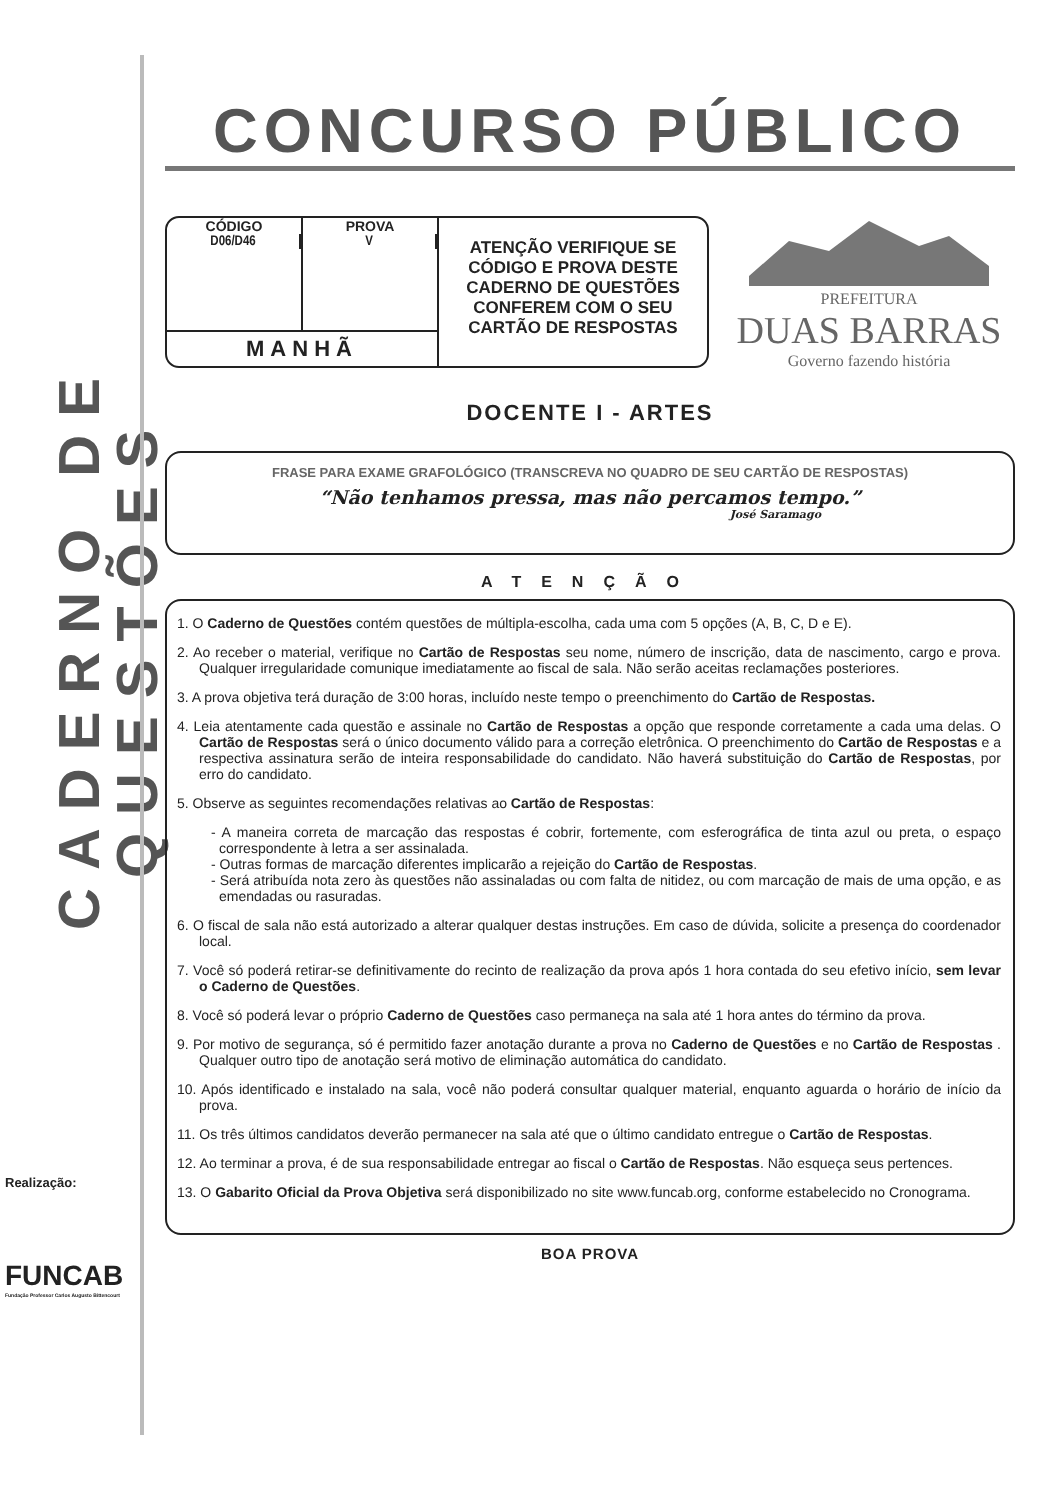CADERNO DE QUESTÕES
Realização:
FUNCAB
Fundação Professor Carlos Augusto Bittencourt
CONCURSO PÚBLICO
CÓDIGO
D06/D46
PROVA
V
MANHÃ
ATENÇÃO VERIFIQUE SE CÓDIGO E PROVA DESTE CADERNO DE QUESTÕES CONFEREM COM O SEU CARTÃO DE RESPOSTAS
PREFEITURA
DUAS BARRAS
Governo fazendo história
DOCENTE I - ARTES
FRASE PARA EXAME GRAFOLÓGICO (TRANSCREVA NO QUADRO DE SEU CARTÃO DE RESPOSTAS)
“Não tenhamos pressa, mas não percamos tempo.”
José Saramago
ATENÇÃO
1. O Caderno de Questões contém questões de múltipla-escolha, cada uma com 5 opções (A, B, C, D e E).
2. Ao receber o material, verifique no Cartão de Respostas seu nome, número de inscrição, data de nascimento, cargo e prova. Qualquer irregularidade comunique imediatamente ao fiscal de sala. Não serão aceitas reclamações posteriores.
3. A prova objetiva terá duração de 3:00 horas, incluído neste tempo o preenchimento do Cartão de Respostas.
4. Leia atentamente cada questão e assinale no Cartão de Respostas a opção que responde corretamente a cada uma delas. O Cartão de Respostas será o único documento válido para a correção eletrônica. O preenchimento do Cartão de Respostas e a respectiva assinatura serão de inteira responsabilidade do candidato. Não haverá substituição do Cartão de Respostas, por erro do candidato.
5. Observe as seguintes recomendações relativas ao Cartão de Respostas:
- A maneira correta de marcação das respostas é cobrir, fortemente, com esferográfica de tinta azul ou preta, o espaço correspondente à letra a ser assinalada.
- Outras formas de marcação diferentes implicarão a rejeição do Cartão de Respostas.
- Será atribuída nota zero às questões não assinaladas ou com falta de nitidez, ou com marcação de mais de uma opção, e as emendadas ou rasuradas.
6. O fiscal de sala não está autorizado a alterar qualquer destas instruções. Em caso de dúvida, solicite a presença do coordenador local.
7. Você só poderá retirar-se definitivamente do recinto de realização da prova após 1 hora contada do seu efetivo início, sem levar o Caderno de Questões.
8. Você só poderá levar o próprio Caderno de Questões caso permaneça na sala até 1 hora antes do término da prova.
9. Por motivo de segurança, só é permitido fazer anotação durante a prova no Caderno de Questões e no Cartão de Respostas . Qualquer outro tipo de anotação será motivo de eliminação automática do candidato.
10. Após identificado e instalado na sala, você não poderá consultar qualquer material, enquanto aguarda o horário de início da prova.
11. Os três últimos candidatos deverão permanecer na sala até que o último candidato entregue o Cartão de Respostas.
12. Ao terminar a prova, é de sua responsabilidade entregar ao fiscal o Cartão de Respostas. Não esqueça seus pertences.
13. O Gabarito Oficial da Prova Objetiva será disponibilizado no site www.funcab.org, conforme estabelecido no Cronograma.
BOA PROVA